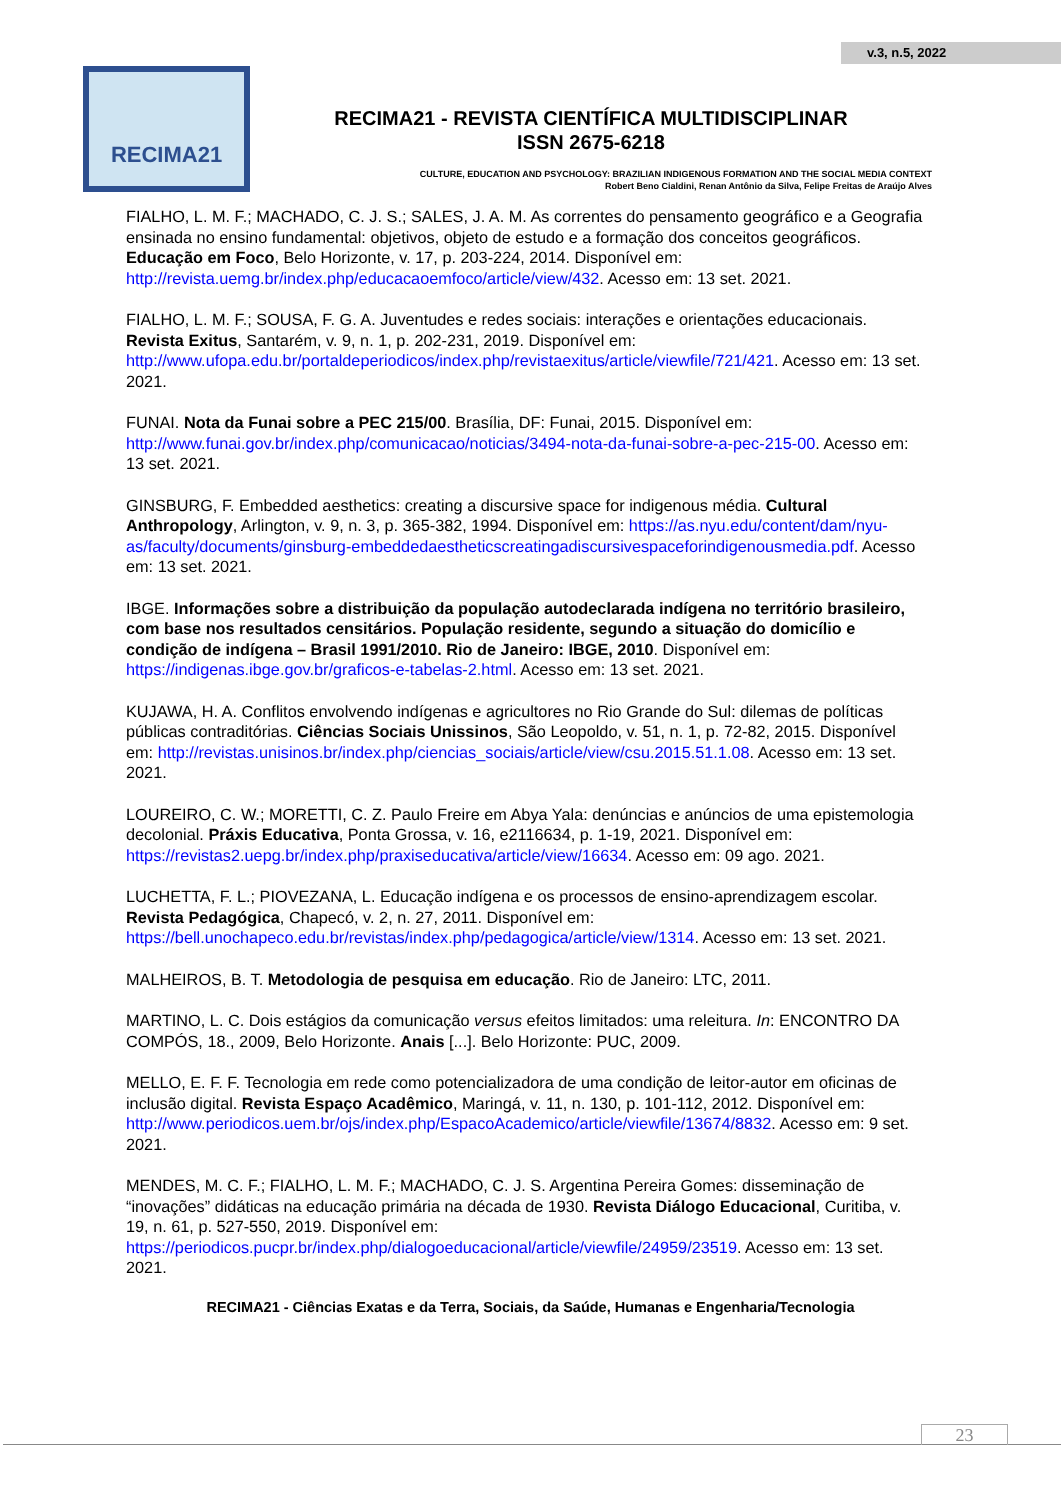v.3, n.5, 2022
RECIMA21
RECIMA21 - REVISTA CIENTÍFICA MULTIDISCIPLINAR
ISSN 2675-6218
CULTURE, EDUCATION AND PSYCHOLOGY: BRAZILIAN INDIGENOUS FORMATION AND THE SOCIAL MEDIA CONTEXT
Robert Beno Cialdini, Renan Antônio da Silva, Felipe Freitas de Araújo Alves
FIALHO, L. M. F.; MACHADO, C. J. S.; SALES, J. A. M. As correntes do pensamento geográfico e a Geografia ensinada no ensino fundamental: objetivos, objeto de estudo e a formação dos conceitos geográficos. Educação em Foco, Belo Horizonte, v. 17, p. 203-224, 2014. Disponível em: http://revista.uemg.br/index.php/educacaoemfoco/article/view/432. Acesso em: 13 set. 2021.
FIALHO, L. M. F.; SOUSA, F. G. A. Juventudes e redes sociais: interações e orientações educacionais. Revista Exitus, Santarém, v. 9, n. 1, p. 202-231, 2019. Disponível em: http://www.ufopa.edu.br/portaldeperiodicos/index.php/revistaexitus/article/viewfile/721/421. Acesso em: 13 set. 2021.
FUNAI. Nota da Funai sobre a PEC 215/00. Brasília, DF: Funai, 2015. Disponível em: http://www.funai.gov.br/index.php/comunicacao/noticias/3494-nota-da-funai-sobre-a-pec-215-00. Acesso em: 13 set. 2021.
GINSBURG, F. Embedded aesthetics: creating a discursive space for indigenous média. Cultural Anthropology, Arlington, v. 9, n. 3, p. 365-382, 1994. Disponível em: https://as.nyu.edu/content/dam/nyu-as/faculty/documents/ginsburg-embeddedaestheticscreatingadiscursivespaceforindigenousmedia.pdf. Acesso em: 13 set. 2021.
IBGE. Informações sobre a distribuição da população autodeclarada indígena no território brasileiro, com base nos resultados censitários. População residente, segundo a situação do domicílio e condição de indígena – Brasil 1991/2010. Rio de Janeiro: IBGE, 2010. Disponível em: https://indigenas.ibge.gov.br/graficos-e-tabelas-2.html. Acesso em: 13 set. 2021.
KUJAWA, H. A. Conflitos envolvendo indígenas e agricultores no Rio Grande do Sul: dilemas de políticas públicas contraditórias. Ciências Sociais Unissinos, São Leopoldo, v. 51, n. 1, p. 72-82, 2015. Disponível em: http://revistas.unisinos.br/index.php/ciencias_sociais/article/view/csu.2015.51.1.08. Acesso em: 13 set. 2021.
LOUREIRO, C. W.; MORETTI, C. Z. Paulo Freire em Abya Yala: denúncias e anúncios de uma epistemologia decolonial. Práxis Educativa, Ponta Grossa, v. 16, e2116634, p. 1-19, 2021. Disponível em: https://revistas2.uepg.br/index.php/praxiseducativa/article/view/16634. Acesso em: 09 ago. 2021.
LUCHETTA, F. L.; PIOVEZANA, L. Educação indígena e os processos de ensino-aprendizagem escolar. Revista Pedagógica, Chapecó, v. 2, n. 27, 2011. Disponível em: https://bell.unochapeco.edu.br/revistas/index.php/pedagogica/article/view/1314. Acesso em: 13 set. 2021.
MALHEIROS, B. T. Metodologia de pesquisa em educação. Rio de Janeiro: LTC, 2011.
MARTINO, L. C. Dois estágios da comunicação versus efeitos limitados: uma releitura. In: ENCONTRO DA COMPÓS, 18., 2009, Belo Horizonte. Anais [...]. Belo Horizonte: PUC, 2009.
MELLO, E. F. F. Tecnologia em rede como potencializadora de uma condição de leitor-autor em oficinas de inclusão digital. Revista Espaço Acadêmico, Maringá, v. 11, n. 130, p. 101-112, 2012. Disponível em: http://www.periodicos.uem.br/ojs/index.php/EspacoAcademico/article/viewfile/13674/8832. Acesso em: 9 set. 2021.
MENDES, M. C. F.; FIALHO, L. M. F.; MACHADO, C. J. S. Argentina Pereira Gomes: disseminação de “inovações” didáticas na educação primária na década de 1930. Revista Diálogo Educacional, Curitiba, v. 19, n. 61, p. 527-550, 2019. Disponível em: https://periodicos.pucpr.br/index.php/dialogoeducacional/article/viewfile/24959/23519. Acesso em: 13 set. 2021.
RECIMA21 - Ciências Exatas e da Terra, Sociais, da Saúde, Humanas e Engenharia/Tecnologia
23